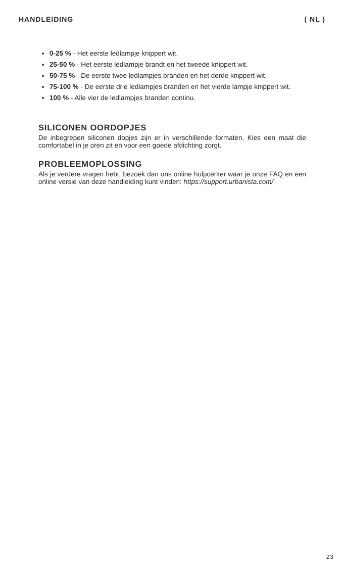HANDLEIDING ( NL )
0-25 % - Het eerste ledlampje knippert wit.
25-50 % - Het eerste ledlampje brandt en het tweede knippert wit.
50-75 % - De eerste twee ledlampjes branden en het derde knippert wit.
75-100 % - De eerste drie ledlampjes branden en het vierde lampje knippert wit.
100 % - Alle vier de ledlampjes branden continu.
SILICONEN OORDOPJES
De inbegrepen siliconen dopjes zijn er in verschillende formaten. Kies een maat die comfortabel in je oren zit en voor een goede afdichting zorgt.
PROBLEEMOPLOSSING
Als je verdere vragen hebt, bezoek dan ons online hulpcenter waar je onze FAQ en een online versie van deze handleiding kunt vinden: https://support.urbanista.com/
23